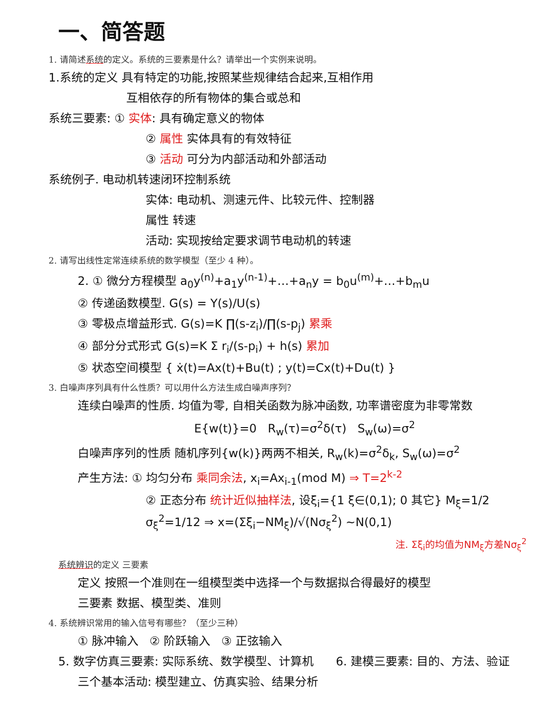一、简答题
1. 请简述系统的定义。系统的三要素是什么？请举出一个实例来说明。
1.系统的定义 具有特定的功能,按照某些规律结合起来,互相作用
互相依存的所有物体的集合或总和
系统三要素: ① 实体: 具有确定意义的物体
② 属性 实体具有的有效特征
③ 活动 可分为内部活动和外部活动
系统例子. 电动机转速闭环控制系统
实体: 电动机、测速元件、比较元件、控制器
属性 转速
活动: 实现按给定要求调节电动机的转速
2. 请写出线性定常连续系统的数学模型（至少 4 种）。
2. ① 微分方程模型 a<sub>0</sub>y<sup>(n)</sup>+a<sub>1</sub>y<sup>(n-1)</sup>+…+a<sub>n</sub>y = b<sub>0</sub>u<sup>(m)</sup>+…+b<sub>m</sub>u
② 传递函数模型. G(s) = Y(s)/U(s)
③ 零极点增益形式. G(s)=K ∏(s-z<sub>i</sub>)/∏(s-p<sub>j</sub>) 累乘
④ 部分分式形式 G(s)=K Σ r<sub>i</sub>/(s-p<sub>i</sub>) + h(s) 累加
⑤ 状态空间模型 { ẋ(t)=Ax(t)+Bu(t) ; y(t)=Cx(t)+Du(t) }
3. 白噪声序列具有什么性质？可以用什么方法生成白噪声序列？
连续白噪声的性质. 均值为零, 自相关函数为脉冲函数, 功率谱密度为非零常数
E{w(t)}=0 R<sub>w</sub>(τ)=σ<sup>2</sup>δ(τ) S<sub>w</sub>(ω)=σ<sup>2</sup>
白噪声序列的性质 随机序列{w(k)}两两不相关, R<sub>w</sub>(k)=σ<sup>2</sup>δ<sub>k</sub>, S<sub>w</sub>(ω)=σ<sup>2</sup>
产生方法: ① 均匀分布 乘同余法, x<sub>i</sub>=Ax<sub>i-1</sub>(mod M) ⇒ T=2<sup>k-2</sup>
② 正态分布 统计近似抽样法, 设ξ<sub>i</sub>={1 ξ∈(0,1); 0 其它} M<sub>ξ</sub>=1/2 σ<sub>ξ</sub><sup>2</sup>=1/12 ⇒ x=(Σξ<sub>i</sub>−NM<sub>ξ</sub>)/√(Nσ<sub>ξ</sub><sup>2</sup>) ~N(0,1)
注. Σξ<sub>i</sub>的均值为NM<sub>ξ</sub>方差Nσ<sub>ξ</sub><sup>2</sup>
系统辨识的定义 三要素
定义 按照一个准则在一组模型类中选择一个与数据拟合得最好的模型
三要素 数据、模型类、准则
4. 系统辨识常用的输入信号有哪些？（至少三种）
① 脉冲输入 ② 阶跃输入 ③ 正弦输入
5. 数字仿真三要素: 实际系统、数学模型、计算机 6. 建模三要素: 目的、方法、验证
三个基本活动: 模型建立、仿真实验、结果分析